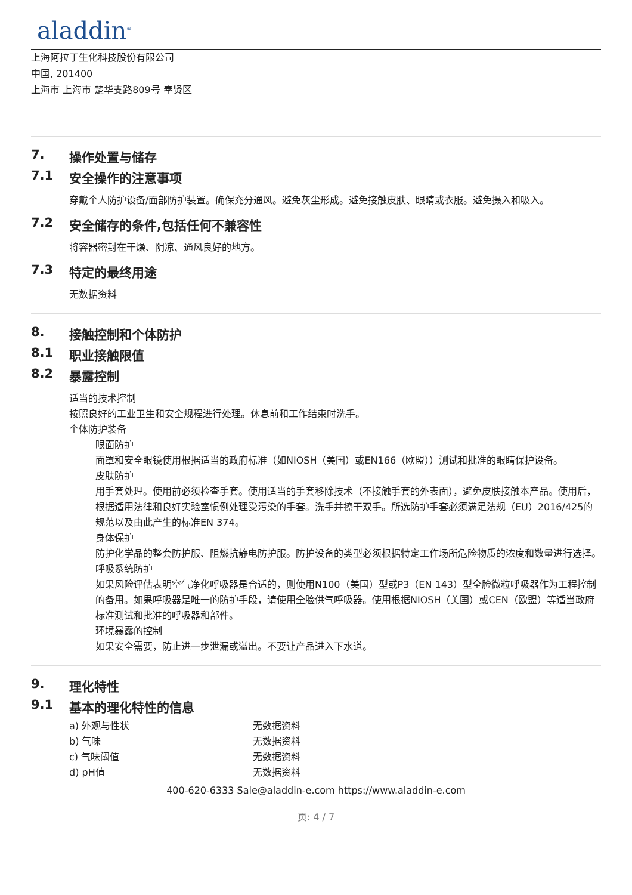aladdin<sup>®</sup>
上海阿拉丁生化科技股份有限公司
中国, 201400
上海市 上海市 楚华支路809号 奉贤区
7. 操作处置与储存
7.1 安全操作的注意事项
穿戴个人防护设备/面部防护装置。确保充分通风。避免灰尘形成。避免接触皮肤、眼睛或衣服。避免摄入和吸入。
7.2 安全储存的条件,包括任何不兼容性
将容器密封在干燥、阴凉、通风良好的地方。
7.3 特定的最终用途
无数据资料
8. 接触控制和个体防护
8.1 职业接触限值
8.2 暴露控制
适当的技术控制
按照良好的工业卫生和安全规程进行处理。休息前和工作结束时洗手。
个体防护装备
眼面防护
面罩和安全眼镜使用根据适当的政府标准（如NIOSH（美国）或EN166（欧盟））测试和批准的眼睛保护设备。
皮肤防护
用手套处理。使用前必须检查手套。使用适当的手套移除技术（不接触手套的外表面），避免皮肤接触本产品。使用后，根据适用法律和良好实验室惯例处理受污染的手套。洗手并擦干双手。所选防护手套必须满足法规（EU）2016/425的规范以及由此产生的标准EN 374。
身体保护
防护化学品的整套防护服、阻燃抗静电防护服。防护设备的类型必须根据特定工作场所危险物质的浓度和数量进行选择。
呼吸系统防护
如果风险评估表明空气净化呼吸器是合适的，则使用N100（美国）型或P3（EN 143）型全脸微粒呼吸器作为工程控制的备用。如果呼吸器是唯一的防护手段，请使用全脸供气呼吸器。使用根据NIOSH（美国）或CEN（欧盟）等适当政府标准测试和批准的呼吸器和部件。
环境暴露的控制
如果安全需要，防止进一步泄漏或溢出。不要让产品进入下水道。
9. 理化特性
9.1 基本的理化特性的信息
| a) 外观与性状 | 无数据资料 |
| b) 气味 | 无数据资料 |
| c) 气味阈值 | 无数据资料 |
| d) pH值 | 无数据资料 |
400-620-6333 Sale@aladdin-e.com https://www.aladdin-e.com
页: 4 / 7